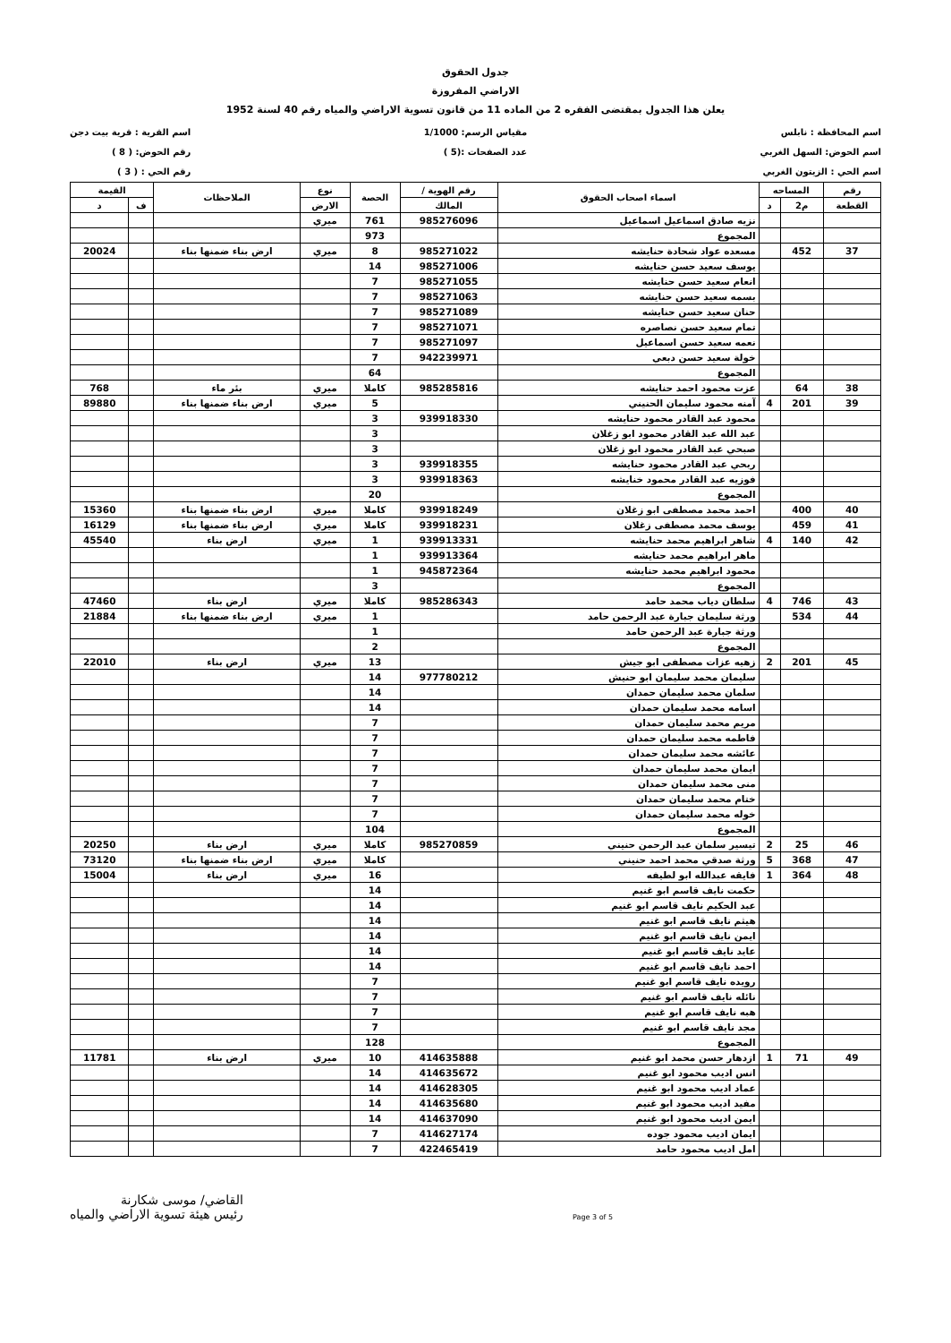جدول الحقوق
الاراضي المفروزة
يعلن هذا الجدول بمقتضى الفقره 2 من الماده 11 من قانون تسوية الاراضي والمياه رقم 40 لسنة 1952
اسم المحافظة : نابلس
اسم الحوض: السهل الغربي
اسم الحي : الزيتون الغربي
مقياس الرسم: 1/1000
عدد الصفحات :(5 )
اسم القرية : قرية بيت دجن
رقم الحوض: ( 8 )
رقم الحي : ( 3 )
| رقم | المساحه | | اسماء اصحاب الحقوق | رقم الهوية / | الحصة | نوع | الملاحظات | القيمة | |
| --- | --- | --- | --- | --- | --- | --- | --- | --- | --- |
| القطعة | م2 | د | | المالك | | الارض | | ف | د |
| | | | نزيه صادق اسماعيل اسماعيل | 985276096 | 761 | ميري | | | |
| | | | المجموع | | 973 | | | | |
| 37 | 452 | | مسعده عواد شحادة حنايشه | 985271022 | 8 | ميري | ارض بناء ضمنها بناء | | 20024 |
| | | | يوسف سعيد حسن حنايشه | 985271006 | 14 | | | | |
| | | | انعام سعيد حسن حنايشه | 985271055 | 7 | | | | |
| | | | بسمه سعيد حسن حنايشه | 985271063 | 7 | | | | |
| | | | حنان سعيد حسن حنايشه | 985271089 | 7 | | | | |
| | | | تمام سعيد حسن نصاصره | 985271071 | 7 | | | | |
| | | | نعمه سعيد حسن اسماعيل | 985271097 | 7 | | | | |
| | | | خولة سعيد حسن دبعي | 942239971 | 7 | | | | |
| | | | المجموع | | 64 | | | | |
| 38 | 64 | | عزت محمود احمد حنايشه | 985285816 | كاملا | ميري | بئر ماء | | 768 |
| 39 | 201 | 4 | آمنه محمود سليمان الحنيني | | 5 | ميري | ارض بناء ضمنها بناء | | 89880 |
| | | | محمود عبد القادر محمود حنايشه | 939918330 | 3 | | | | |
| | | | عبد الله عبد القادر محمود ابو زغلان | | 3 | | | | |
| | | | صبحي عبد القادر محمود ابو زغلان | | 3 | | | | |
| | | | ربحي عبد القادر محمود حنايشه | 939918355 | 3 | | | | |
| | | | فوزيه عبد القادر محمود خنايشه | 939918363 | 3 | | | | |
| | | | المجموع | | 20 | | | | |
| 40 | 400 | | احمد محمد مصطفى ابو زغلان | 939918249 | كاملا | ميري | ارض بناء ضمنها بناء | | 15360 |
| 41 | 459 | | يوسف محمد مصطفى زغلان | 939918231 | كاملا | ميري | ارض بناء ضمنها بناء | | 16129 |
| 42 | 140 | 4 | شاهر ابراهيم محمد حنايشه | 939913331 | 1 | ميري | ارض بناء | | 45540 |
| | | | ماهر ابراهيم محمد حنايشه | 939913364 | 1 | | | | |
| | | | محمود ابراهيم محمد حنايشه | 945872364 | 1 | | | | |
| | | | المجموع | | 3 | | | | |
| 43 | 746 | 4 | سلطان دياب محمد حامد | 985286343 | كاملا | ميري | ارض بناء | | 47460 |
| 44 | 534 | | ورثة سليمان جبارة عبد الرحمن حامد | | 1 | ميري | ارض بناء ضمنها بناء | | 21884 |
| | | | ورثة جبارة عبد الرحمن حامد | | 1 | | | | |
| | | | المجموع | | 2 | | | | |
| 45 | 201 | 2 | زهيه عزات مصطفى ابو جيش | | 13 | ميري | ارض بناء | | 22010 |
| | | | سليمان محمد سليمان ابو حنيش | 977780212 | 14 | | | | |
| | | | سلمان محمد سليمان حمدان | | 14 | | | | |
| | | | اسامه محمد سليمان حمدان | | 14 | | | | |
| | | | مريم محمد سليمان حمدان | | 7 | | | | |
| | | | فاطمه محمد سليمان حمدان | | 7 | | | | |
| | | | عائشه محمد سليمان حمدان | | 7 | | | | |
| | | | ايمان محمد سليمان حمدان | | 7 | | | | |
| | | | منى محمد سليمان حمدان | | 7 | | | | |
| | | | ختام محمد سليمان حمدان | | 7 | | | | |
| | | | خوله محمد سليمان حمدان | | 7 | | | | |
| | | | المجموع | | 104 | | | | |
| 46 | 25 | 2 | تيسير سلمان عبد الرحمن حنيني | 985270859 | كاملا | ميري | ارض بناء | | 20250 |
| 47 | 368 | 5 | ورثة صدقي محمد احمد حنيني | | كاملا | ميري | ارض بناء ضمنها بناء | | 73120 |
| 48 | 364 | 1 | فايقه عبدالله ابو لطيفه | | 16 | ميري | ارض بناء | | 15004 |
| | | | حكمت نايف قاسم ابو غنيم | | 14 | | | | |
| | | | عبد الحكيم نايف قاسم ابو غنيم | | 14 | | | | |
| | | | هيثم نايف قاسم ابو غنيم | | 14 | | | | |
| | | | ايمن نايف قاسم ابو غنيم | | 14 | | | | |
| | | | عايد نايف قاسم ابو غنيم | | 14 | | | | |
| | | | احمد نايف قاسم ابو غنيم | | 14 | | | | |
| | | | رويده نايف قاسم ابو غنيم | | 7 | | | | |
| | | | نائله نايف قاسم ابو غنيم | | 7 | | | | |
| | | | هبه نايف قاسم ابو غنيم | | 7 | | | | |
| | | | مجد نايف قاسم ابو غنيم | | 7 | | | | |
| | | | المجموع | | 128 | | | | |
| 49 | 71 | 1 | ازدهار حسن محمد ابو غنيم | 414635888 | 10 | ميري | ارض بناء | | 11781 |
| | | | انس اديب محمود ابو غنيم | 414635672 | 14 | | | | |
| | | | عماد اديب محمود ابو غنيم | 414628305 | 14 | | | | |
| | | | مفيد اديب محمود ابو غنيم | 414635680 | 14 | | | | |
| | | | ايمن اديب محمود ابو غنيم | 414637090 | 14 | | | | |
| | | | ايمان اديب محمود جوده | 414627174 | 7 | | | | |
| | | | امل اديب محمود حامد | 422465419 | 7 | | | | |
Page 3 of 5
القاضي/ موسى شكارنة
رئيس هيئة تسوية الاراضي والمياه